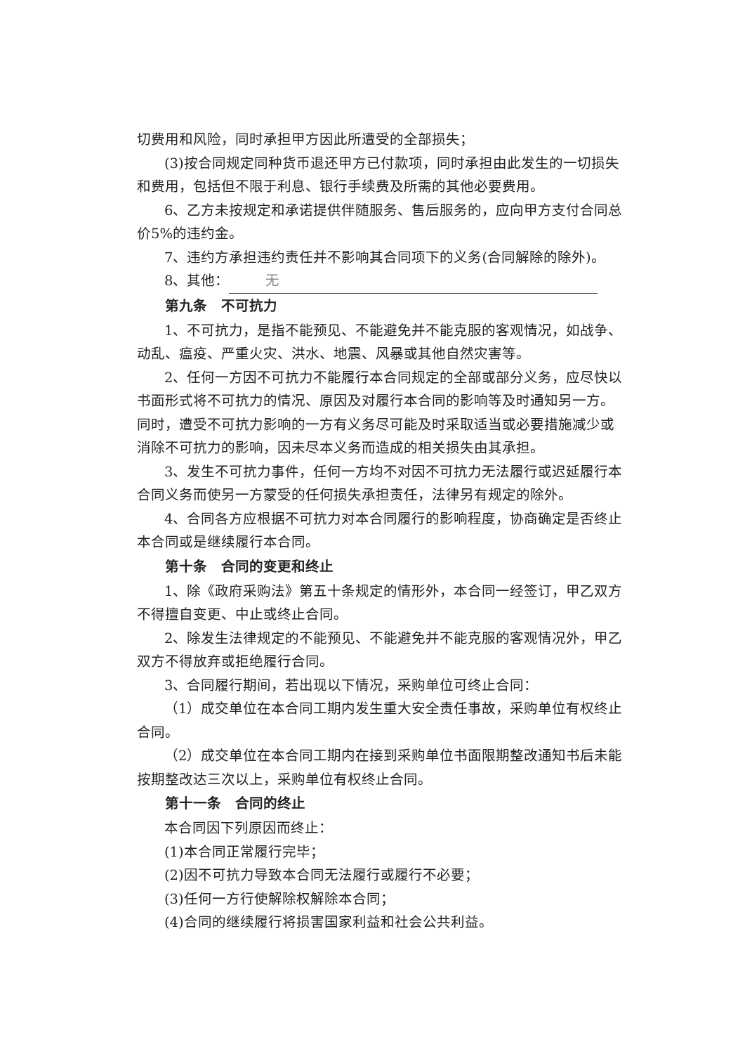切费用和风险，同时承担甲方因此所遭受的全部损失；
(3)按合同规定同种货币退还甲方已付款项，同时承担由此发生的一切损失和费用，包括但不限于利息、银行手续费及所需的其他必要费用。
6、乙方未按规定和承诺提供伴随服务、售后服务的，应向甲方支付合同总价5%的违约金。
7、违约方承担违约责任并不影响其合同项下的义务(合同解除的除外)。
8、其他： 无
第九条　不可抗力
1、不可抗力，是指不能预见、不能避免并不能克服的客观情况，如战争、动乱、瘟疫、严重火灾、洪水、地震、风暴或其他自然灾害等。
2、任何一方因不可抗力不能履行本合同规定的全部或部分义务，应尽快以书面形式将不可抗力的情况、原因及对履行本合同的影响等及时通知另一方。同时，遭受不可抗力影响的一方有义务尽可能及时采取适当或必要措施减少或消除不可抗力的影响，因未尽本义务而造成的相关损失由其承担。
3、发生不可抗力事件，任何一方均不对因不可抗力无法履行或迟延履行本合同义务而使另一方蒙受的任何损失承担责任，法律另有规定的除外。
4、合同各方应根据不可抗力对本合同履行的影响程度，协商确定是否终止本合同或是继续履行本合同。
第十条　合同的变更和终止
1、除《政府采购法》第五十条规定的情形外，本合同一经签订，甲乙双方不得擅自变更、中止或终止合同。
2、除发生法律规定的不能预见、不能避免并不能克服的客观情况外，甲乙双方不得放弃或拒绝履行合同。
3、合同履行期间，若出现以下情况，采购单位可终止合同：
（1）成交单位在本合同工期内发生重大安全责任事故，采购单位有权终止合同。
（2）成交单位在本合同工期内在接到采购单位书面限期整改通知书后未能按期整改达三次以上，采购单位有权终止合同。
第十一条　合同的终止
本合同因下列原因而终止：
(1)本合同正常履行完毕；
(2)因不可抗力导致本合同无法履行或履行不必要；
(3)任何一方行使解除权解除本合同；
(4)合同的继续履行将损害国家利益和社会公共利益。